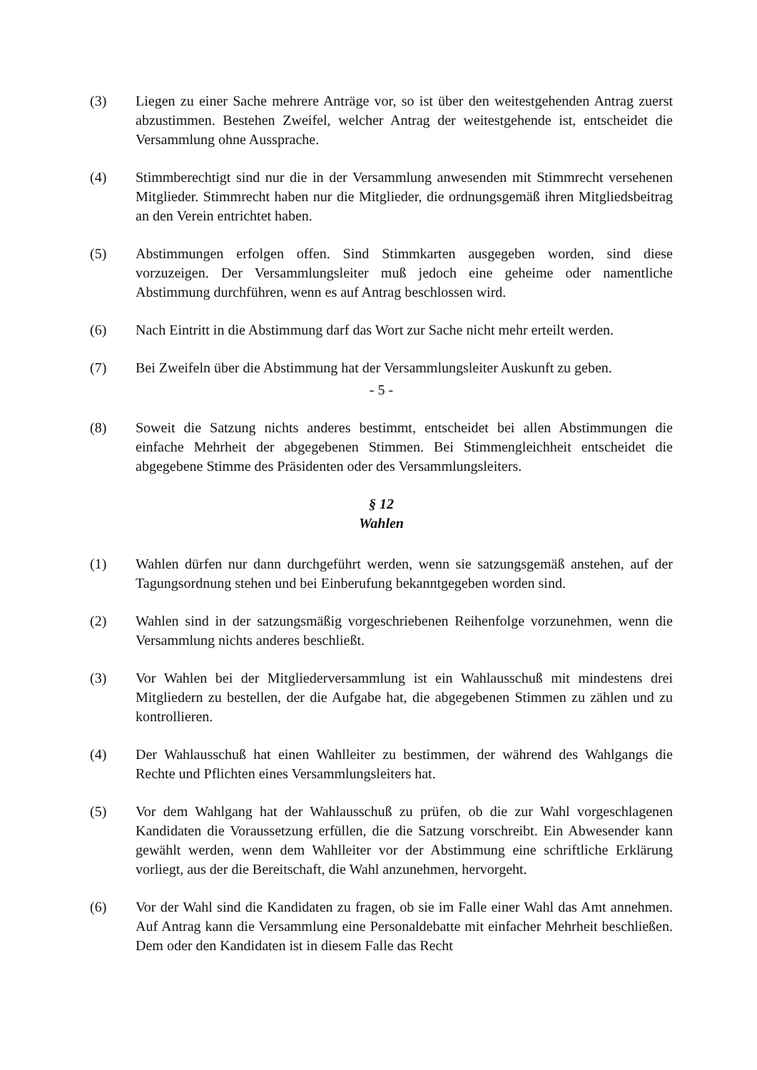(3) Liegen zu einer Sache mehrere Anträge vor, so ist über den weitestgehenden Antrag zuerst abzustimmen. Bestehen Zweifel, welcher Antrag der weitestgehende ist, entscheidet die Versammlung ohne Aussprache.
(4) Stimmberechtigt sind nur die in der Versammlung anwesenden mit Stimmrecht versehenen Mitglieder. Stimmrecht haben nur die Mitglieder, die ordnungsgemäß ihren Mitgliedsbeitrag an den Verein entrichtet haben.
(5) Abstimmungen erfolgen offen. Sind Stimmkarten ausgegeben worden, sind diese vorzuzeigen. Der Versammlungsleiter muß jedoch eine geheime oder namentliche Abstimmung durchführen, wenn es auf Antrag beschlossen wird.
(6) Nach Eintritt in die Abstimmung darf das Wort zur Sache nicht mehr erteilt werden.
(7) Bei Zweifeln über die Abstimmung hat der Versammlungsleiter Auskunft zu geben.
- 5 -
(8) Soweit die Satzung nichts anderes bestimmt, entscheidet bei allen Abstimmungen die einfache Mehrheit der abgegebenen Stimmen. Bei Stimmengleichheit entscheidet die abgegebene Stimme des Präsidenten oder des Versammlungsleiters.
§ 12
Wahlen
(1) Wahlen dürfen nur dann durchgeführt werden, wenn sie satzungsgemäß anstehen, auf der Tagungsordnung stehen und bei Einberufung bekanntgegeben worden sind.
(2) Wahlen sind in der satzungsmäßig vorgeschriebenen Reihenfolge vorzunehmen, wenn die Versammlung nichts anderes beschließt.
(3) Vor Wahlen bei der Mitgliederversammlung ist ein Wahlausschuß mit mindestens drei Mitgliedern zu bestellen, der die Aufgabe hat, die abgegebenen Stimmen zu zählen und zu kontrollieren.
(4) Der Wahlausschuß hat einen Wahlleiter zu bestimmen, der während des Wahlgangs die Rechte und Pflichten eines Versammlungsleiters hat.
(5) Vor dem Wahlgang hat der Wahlausschuß zu prüfen, ob die zur Wahl vorgeschlagenen Kandidaten die Voraussetzung erfüllen, die die Satzung vorschreibt. Ein Abwesender kann gewählt werden, wenn dem Wahlleiter vor der Abstimmung eine schriftliche Erklärung vorliegt, aus der die Bereitschaft, die Wahl anzunehmen, hervorgeht.
(6) Vor der Wahl sind die Kandidaten zu fragen, ob sie im Falle einer Wahl das Amt annehmen. Auf Antrag kann die Versammlung eine Personaldebatte mit einfacher Mehrheit beschließen. Dem oder den Kandidaten ist in diesem Falle das Recht